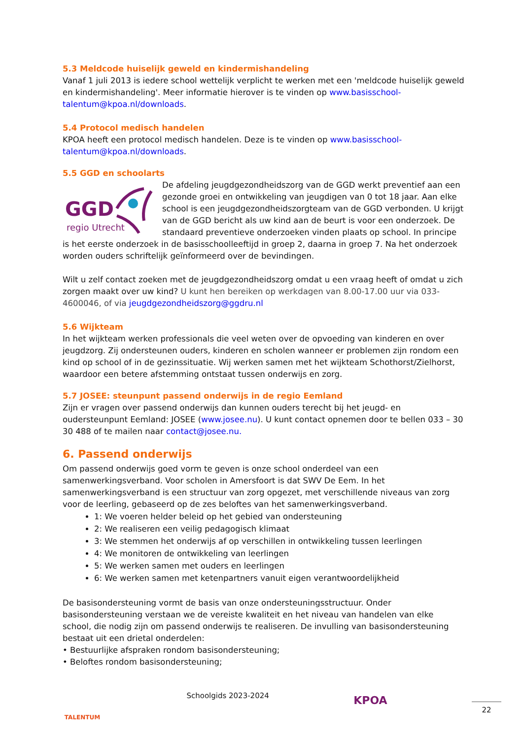5.3 Meldcode huiselijk geweld en kindermishandeling
Vanaf 1 juli 2013 is iedere school wettelijk verplicht te werken met een 'meldcode huiselijk geweld en kindermishandeling'. Meer informatie hierover is te vinden op www.basisschool-talentum@kpoa.nl/downloads.
5.4 Protocol medisch handelen
KPOA heeft een protocol medisch handelen. Deze is te vinden op www.basisschool-talentum@kpoa.nl/downloads.
5.5 GGD en schoolarts
GGD
regio Utrecht
De afdeling jeugdgezondheidszorg van de GGD werkt preventief aan een gezonde groei en ontwikkeling van jeugdigen van 0 tot 18 jaar. Aan elke school is een jeugdgezondheidszorgteam van de GGD verbonden. U krijgt van de GGD bericht als uw kind aan de beurt is voor een onderzoek. De standaard preventieve onderzoeken vinden plaats op school. In principe is het eerste onderzoek in de basisschoolleeftijd in groep 2, daarna in groep 7. Na het onderzoek worden ouders schriftelijk geïnformeerd over de bevindingen.
Wilt u zelf contact zoeken met de jeugdgezondheidszorg omdat u een vraag heeft of omdat u zich zorgen maakt over uw kind? U kunt hen bereiken op werkdagen van 8.00-17.00 uur via 033-4600046, of via jeugdgezondheidszorg@ggdru.nl
5.6 Wijkteam
In het wijkteam werken professionals die veel weten over de opvoeding van kinderen en over jeugdzorg. Zij ondersteunen ouders, kinderen en scholen wanneer er problemen zijn rondom een kind op school of in de gezinssituatie. Wij werken samen met het wijkteam Schothorst/Zielhorst, waardoor een betere afstemming ontstaat tussen onderwijs en zorg.
5.7 JOSEE: steunpunt passend onderwijs in de regio Eemland
Zijn er vragen over passend onderwijs dan kunnen ouders terecht bij het jeugd- en oudersteunpunt Eemland: JOSEE (www.josee.nu). U kunt contact opnemen door te bellen 033 – 30 30 488 of te mailen naar contact@josee.nu.
6. Passend onderwijs
Om passend onderwijs goed vorm te geven is onze school onderdeel van een samenwerkingsverband. Voor scholen in Amersfoort is dat SWV De Eem. In het samenwerkingsverband is een structuur van zorg opgezet, met verschillende niveaus van zorg voor de leerling, gebaseerd op de zes beloftes van het samenwerkingsverband.
1: We voeren helder beleid op het gebied van ondersteuning
2: We realiseren een veilig pedagogisch klimaat
3: We stemmen het onderwijs af op verschillen in ontwikkeling tussen leerlingen
4: We monitoren de ontwikkeling van leerlingen
5: We werken samen met ouders en leerlingen
6: We werken samen met ketenpartners vanuit eigen verantwoordelijkheid
De basisondersteuning vormt de basis van onze ondersteuningsstructuur. Onder basisondersteuning verstaan we de vereiste kwaliteit en het niveau van handelen van elke school, die nodig zijn om passend onderwijs te realiseren. De invulling van basisondersteuning bestaat uit een drietal onderdelen:
• Bestuurlijke afspraken rondom basisondersteuning;
• Beloftes rondom basisondersteuning;
TALENTUM
Schoolgids 2023-2024
KPOA
22